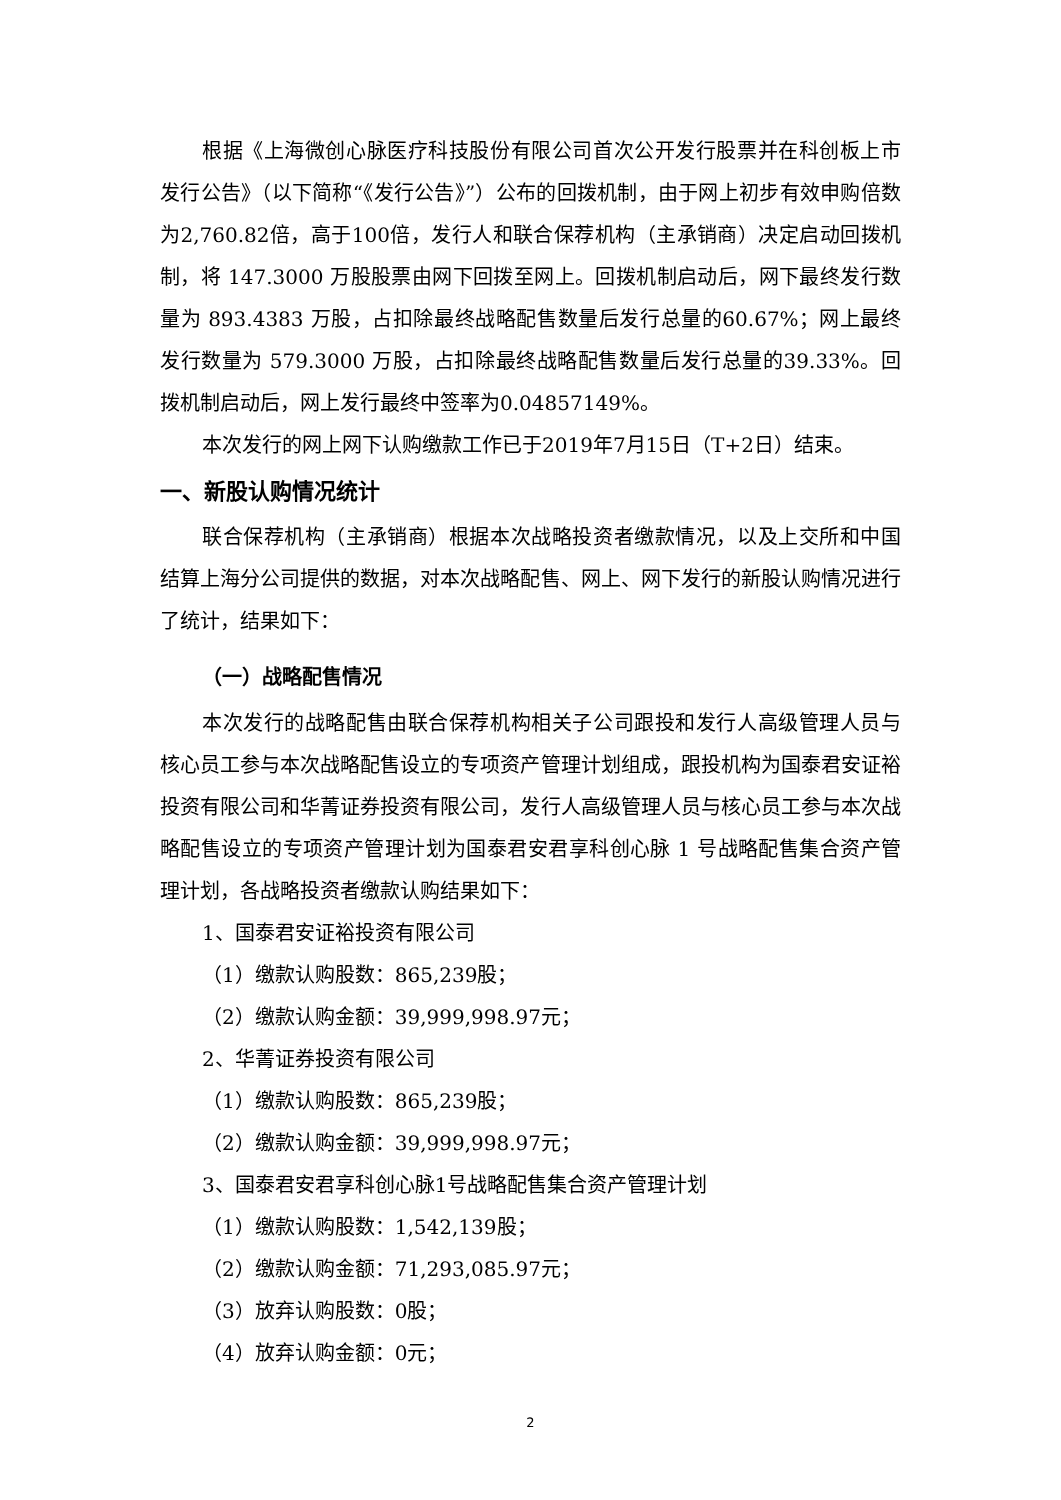根据《上海微创心脉医疗科技股份有限公司首次公开发行股票并在科创板上市发行公告》（以下简称“《发行公告》”）公布的回拨机制，由于网上初步有效申购倍数为2,760.82倍，高于100倍，发行人和联合保荐机构（主承销商）决定启动回拨机制，将 147.3000 万股股票由网下回拨至网上。回拨机制启动后，网下最终发行数量为 893.4383 万股，占扣除最终战略配售数量后发行总量的60.67%；网上最终发行数量为 579.3000 万股，占扣除最终战略配售数量后发行总量的39.33%。回拨机制启动后，网上发行最终中签率为0.04857149%。
本次发行的网上网下认购缴款工作已于2019年7月15日（T+2日）结束。
一、新股认购情况统计
联合保荐机构（主承销商）根据本次战略投资者缴款情况，以及上交所和中国结算上海分公司提供的数据，对本次战略配售、网上、网下发行的新股认购情况进行了统计，结果如下：
（一）战略配售情况
本次发行的战略配售由联合保荐机构相关子公司跟投和发行人高级管理人员与核心员工参与本次战略配售设立的专项资产管理计划组成，跟投机构为国泰君安证裕投资有限公司和华菁证券投资有限公司，发行人高级管理人员与核心员工参与本次战略配售设立的专项资产管理计划为国泰君安君享科创心脉 1 号战略配售集合资产管理计划，各战略投资者缴款认购结果如下：
1、国泰君安证裕投资有限公司
（1）缴款认购股数：865,239股；
（2）缴款认购金额：39,999,998.97元；
2、华菁证券投资有限公司
（1）缴款认购股数：865,239股；
（2）缴款认购金额：39,999,998.97元；
3、国泰君安君享科创心脉1号战略配售集合资产管理计划
（1）缴款认购股数：1,542,139股；
（2）缴款认购金额：71,293,085.97元；
（3）放弃认购股数：0股；
（4）放弃认购金额：0元；
2